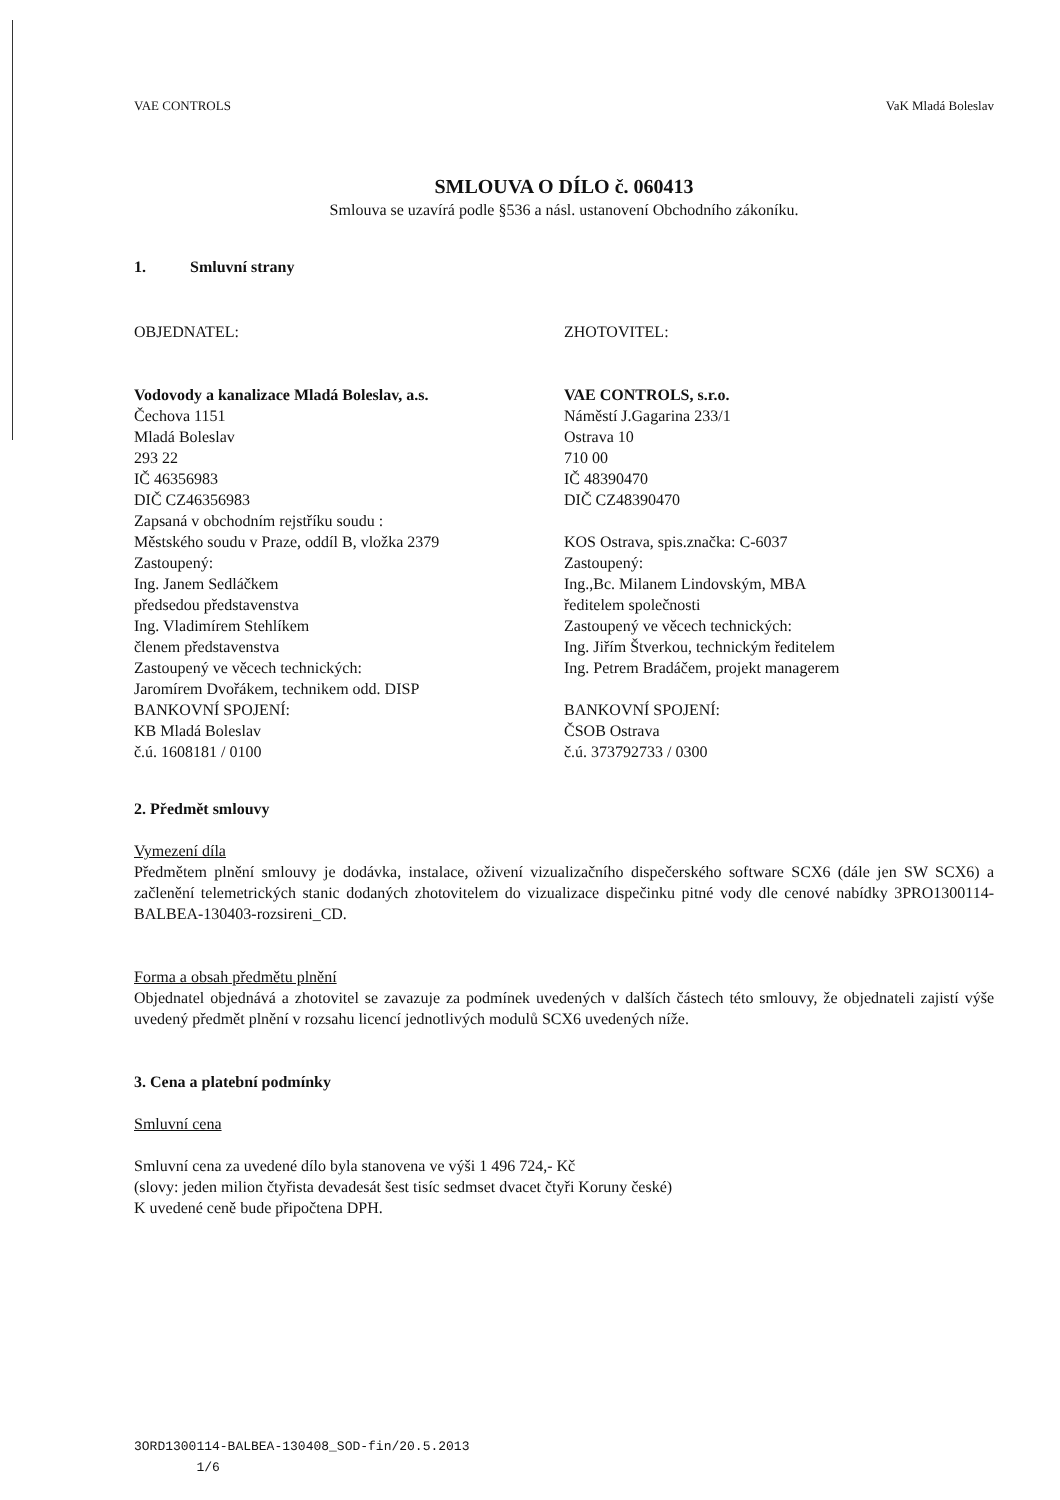VAE CONTROLS VaK Mladá Boleslav
SMLOUVA O DÍLO č. 060413
Smlouva se uzavírá podle §536 a násl. ustanovení Obchodního zákoníku.
1. Smluvní strany
OBJEDNATEL:
Vodovody a kanalizace Mladá Boleslav, a.s.
Čechova 1151
Mladá Boleslav
293 22
IČ 46356983
DIČ CZ46356983
Zapsaná v obchodním rejstříku soudu :
Městského soudu v Praze, oddíl B, vložka 2379
Zastoupený:
Ing. Janem Sedláčkem
předsedou představenstva
Ing. Vladimírem Stehlíkem
členem představenstva
Zastoupený ve věcech technických:
Jaromírem Dvořákem, technikem odd. DISP
BANKOVNÍ SPOJENÍ:
KB Mladá Boleslav
č.ú. 1608181 / 0100
ZHOTOVITEL:
VAE CONTROLS, s.r.o.
Náměstí J.Gagarina 233/1
Ostrava 10
710 00
IČ 48390470
DIČ CZ48390470
KOS Ostrava, spis.značka: C-6037
Zastoupený:
Ing.,Bc. Milanem Lindovským, MBA
ředitelem společnosti
Zastoupený ve věcech technických:
Ing. Jiřím Štverkou, technickým ředitelem
Ing. Petrem Bradáčem, projekt managerem
BANKOVNÍ SPOJENÍ:
ČSOB Ostrava
č.ú. 373792733 / 0300
2. Předmět smlouvy
Vymezení díla
Předmětem plnění smlouvy je dodávka, instalace, oživení vizualizačního dispečerského software SCX6 (dále jen SW SCX6) a začlenění telemetrických stanic dodaných zhotovitelem do vizualizace dispečinku pitné vody dle cenové nabídky 3PRO1300114-BALBEA-130403-rozsireni_CD.
Forma a obsah předmětu plnění
Objednatel objednává a zhotovitel se zavazuje za podmínek uvedených v dalších částech této smlouvy, že objednateli zajistí výše uvedený předmět plnění v rozsahu licencí jednotlivých modulů SCX6 uvedených níže.
3. Cena a platební podmínky
Smluvní cena
Smluvní cena za uvedené dílo byla stanovena ve výši 1 496 724,- Kč
(slovy: jeden milion čtyřista devadesát šest tisíc sedmset dvacet čtyři Koruny české)
K uvedené ceně bude připočtena DPH.
3ORD1300114-BALBEA-130408_SOD-fin/20.5.2013
1/6